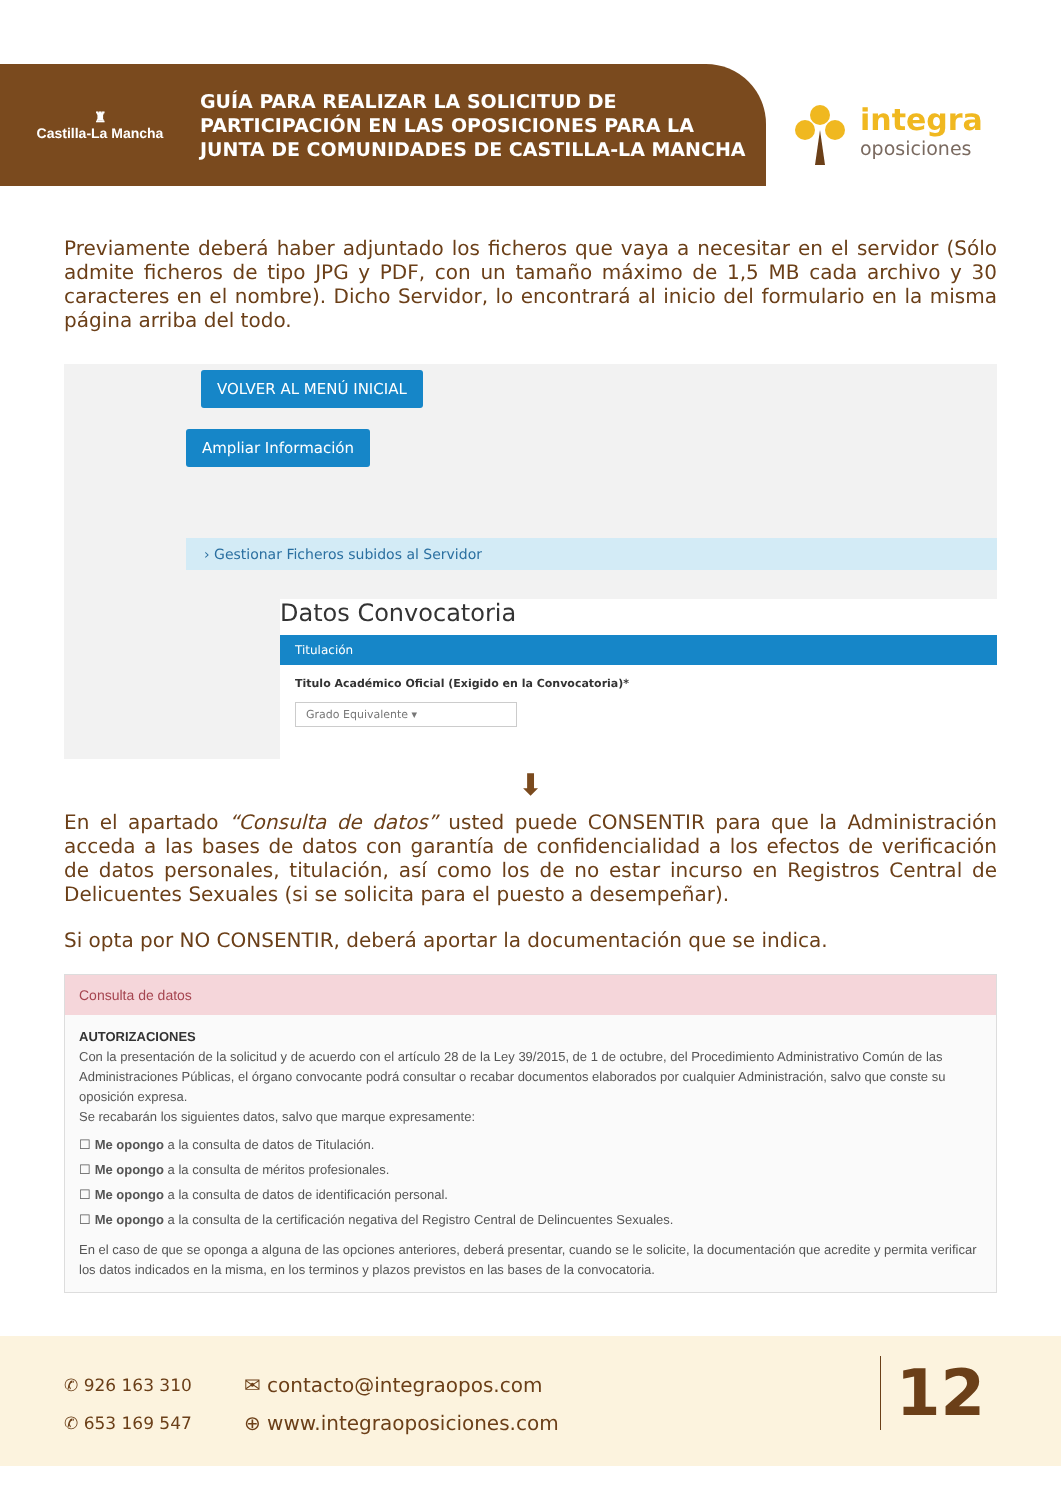♜
Castilla-La Mancha
GUÍA PARA REALIZAR LA SOLICITUD DE
PARTICIPACIÓN EN LAS OPOSICIONES PARA LA
JUNTA DE COMUNIDADES DE CASTILLA-LA MANCHA
integra
oposiciones
Previamente deberá haber adjuntado los ficheros que vaya a necesitar en el servidor (Sólo admite ficheros de tipo JPG y PDF, con un tamaño máximo de 1,5 MB cada archivo y 30 caracteres en el nombre). Dicho Servidor, lo encontrará al inicio del formulario en la misma página arriba del todo.
VOLVER AL MENÚ INICIAL
Ampliar Información
› Gestionar Ficheros subidos al Servidor
Datos Convocatoria
Titulación
Titulo Académico Oficial (Exigido en la Convocatoria)*
Grado Equivalente ▾
⬇
En el apartado “Consulta de datos” usted puede CONSENTIR para que la Administración acceda a las bases de datos con garantía de confidencialidad a los efectos de verificación de datos personales, titulación, así como los de no estar incurso en Registros Central de Delicuentes Sexuales (si se solicita para el puesto a desempeñar).
Si opta por NO CONSENTIR, deberá aportar la documentación que se indica.
Consulta de datos
AUTORIZACIONES
Con la presentación de la solicitud y de acuerdo con el artículo 28 de la Ley 39/2015, de 1 de octubre, del Procedimiento Administrativo Común de las Administraciones Públicas, el órgano convocante podrá consultar o recabar documentos elaborados por cualquier Administración, salvo que conste su oposición expresa.
Se recabarán los siguientes datos, salvo que marque expresamente:
☐ Me opongo a la consulta de datos de Titulación.
☐ Me opongo a la consulta de méritos profesionales.
☐ Me opongo a la consulta de datos de identificación personal.
☐ Me opongo a la consulta de la certificación negativa del Registro Central de Delincuentes Sexuales.
En el caso de que se oponga a alguna de las opciones anteriores, deberá presentar, cuando se le solicite, la documentación que acredite y permita verificar los datos indicados en la misma, en los terminos y plazos previstos en las bases de la convocatoria.
✆ 926 163 310
✆ 653 169 547
✉ contacto@integraopos.com
⊕ www.integraoposiciones.com
12